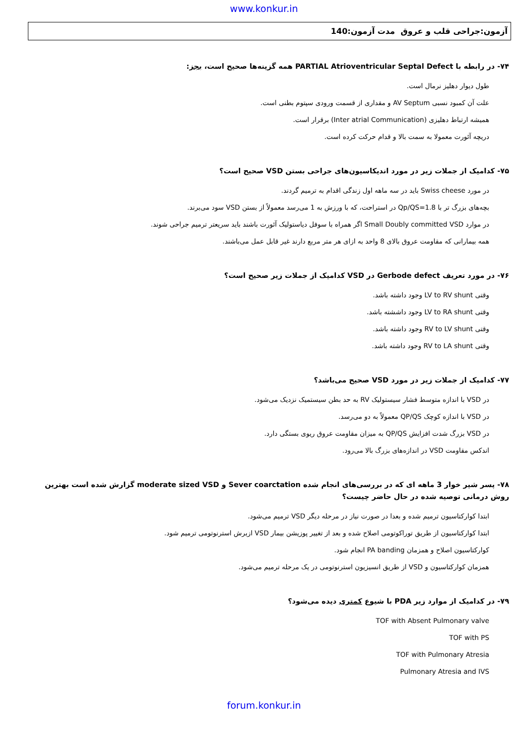www.konkur.in
آزمون:جراحی قلب و عروق مدت آزمون:140
۷۴- در رابطه با PARTIAL Atrioventricular Septal Defect همه گزینه‌ها صحیح است، بجز:
طول دیوار دهلیز نرمال است.
علت آن کمبود نسبی AV Septum و مقداری از قسمت ورودی سپتوم بطنی است.
همیشه ارتباط دهلیزی (Inter atrial Communication) برقرار است.
دریچه آئورت معمولا به سمت بالا و قدام حرکت کرده است.
۷۵- کدامیک از جملات زیر در مورد اندیکاسیون‌های جراحی بستن VSD صحیح است؟
در مورد Swiss cheese باید در سه ماهه اول زندگی اقدام به ترمیم گردند.
بچه‌های بزرگ تر با Qp/QS=1.8 در استراحت، که با ورزش به 1 می‌رسد معمولاً از بستن VSD سود می‌برند.
در موارد Small Doubly committed VSD اگر همراه با سوفل دیاستولیک آئورت باشند باید سریعتر ترمیم جراحی شوند.
همه بیمارانی که مقاومت عروق بالای 8 واحد به ازای هر متر مربع دارند غیر قابل عمل می‌باشند.
۷۶- در مورد تعریف Gerbode defect در VSD کدامیک از جملات زیر صحیح است؟
وقتی LV to RV shunt وجود داشته باشد.
وقتی LV to RA shunt وجود داششته باشد.
وقتی RV to LV shunt وجود داشته باشد.
وقتی RV to LA shunt وجود داشته باشد.
۷۷- کدامیک از جملات زیر در مورد VSD صحیح می‌باشد؟
در VSD با اندازه متوسط فشار سیستولیک RV به حد بطن سیستمیک نزدیک می‌شود.
در VSD با اندازه کوچک QP/QS معمولاً به دو می‌رسد.
در VSD بزرگ شدت افزایش QP/QS به میزان مقاومت عروق ریوی بستگی دارد.
اندکس مقاومت VSD در اندازه‌های بزرگ بالا می‌رود.
۷۸- پسر شیر خوار 3 ماهه ای که در بررسی‌های انجام شده Sever coarctation و moderate sized VSD گزارش شده است بهترین روش درمانی توصیه شده در حال حاضر چیست؟
ابتدا کوارکتاسیون ترمیم شده و بعدا در صورت نیاز در مرحله دیگر VSD ترمیم می‌شود.
ابتدا کوارکتاسیون از طریق توراکوتومی اصلاح شده و بعد از تغییر پوزیشن بیمار VSD ازبرش استرنوتومی ترمیم شود.
کوارکتاسیون اصلاح و همزمان PA banding انجام شود.
همزمان کوارکتاسیون و VSD از طریق انسیزیون استرنوتومی در یک مرحله ترمیم می‌شود.
۷۹- در کدامیک از موارد زیر PDA با شیوع کمتری دیده می‌شود؟
TOF with Absent Pulmonary valve
TOF with PS
TOF with Pulmonary Atresia
Pulmonary Atresia and IVS
forum.konkur.in